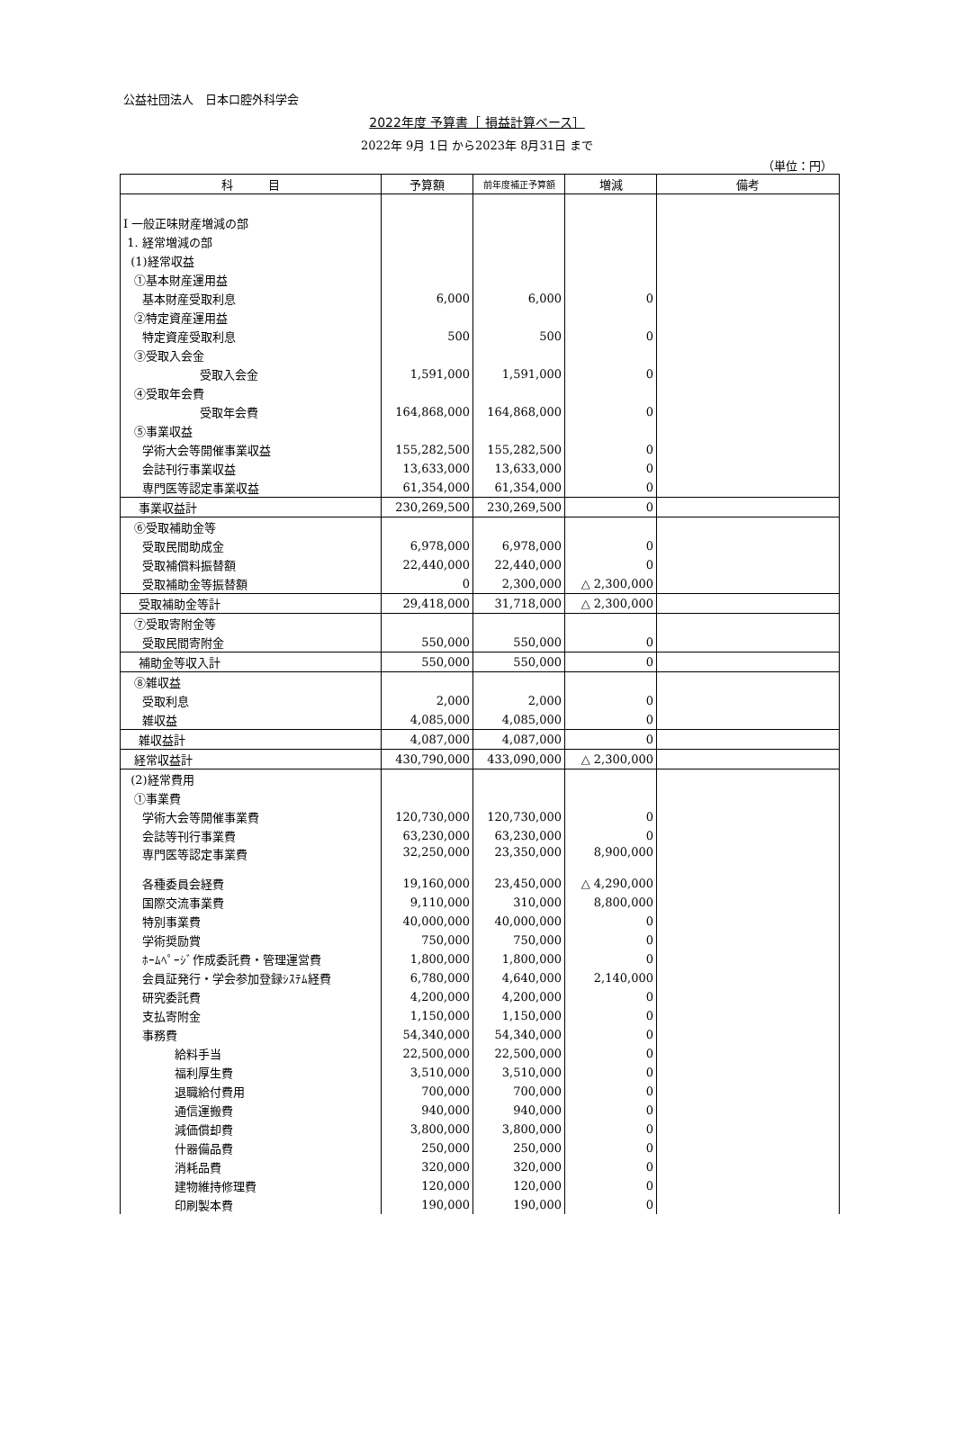公益社団法人　日本口腔外科学会
2022年度 予算書［ 損益計算ベース］
2022年 9月 1日 から2023年 8月31日 まで
（単位：円）
| 科 目 | 予算額 | 前年度補正予算額 | 増減 | 備考 |
| --- | --- | --- | --- | --- |
| Ⅰ 一般正味財産増減の部 | | | | |
| 1. 経常増減の部 | | | | |
| (1)経常収益 | | | | |
| ①基本財産運用益 | | | | |
| 基本財産受取利息 | 6,000 | 6,000 | 0 | |
| ②特定資産運用益 | | | | |
| 特定資産受取利息 | 500 | 500 | 0 | |
| ③受取入会金 | | | | |
| 受取入会金 | 1,591,000 | 1,591,000 | 0 | |
| ④受取年会費 | | | | |
| 受取年会費 | 164,868,000 | 164,868,000 | 0 | |
| ⑤事業収益 | | | | |
| 学術大会等開催事業収益 | 155,282,500 | 155,282,500 | 0 | |
| 会誌刊行事業収益 | 13,633,000 | 13,633,000 | 0 | |
| 専門医等認定事業収益 | 61,354,000 | 61,354,000 | 0 | |
| 事業収益計 | 230,269,500 | 230,269,500 | 0 | |
| ⑥受取補助金等 | | | | |
| 受取民間助成金 | 6,978,000 | 6,978,000 | 0 | |
| 受取補償料振替額 | 22,440,000 | 22,440,000 | 0 | |
| 受取補助金等振替額 | 0 | 2,300,000 | △ 2,300,000 | |
| 受取補助金等計 | 29,418,000 | 31,718,000 | △ 2,300,000 | |
| ⑦受取寄附金等 | | | | |
| 受取民間寄附金 | 550,000 | 550,000 | 0 | |
| 補助金等収入計 | 550,000 | 550,000 | 0 | |
| ⑧雑収益 | | | | |
| 受取利息 | 2,000 | 2,000 | 0 | |
| 雑収益 | 4,085,000 | 4,085,000 | 0 | |
| 雑収益計 | 4,087,000 | 4,087,000 | 0 | |
| 経常収益計 | 430,790,000 | 433,090,000 | △ 2,300,000 | |
| (2)経常費用 | | | | |
| ①事業費 | | | | |
| 学術大会等開催事業費 | 120,730,000 | 120,730,000 | 0 | |
| 会誌等刊行事業費 | 63,230,000 | 63,230,000 | 0 | |
| 専門医等認定事業費 | 32,250,000 | 23,350,000 | 8,900,000 | |
| 各種委員会経費 | 19,160,000 | 23,450,000 | △ 4,290,000 | |
| 国際交流事業費 | 9,110,000 | 310,000 | 8,800,000 | |
| 特別事業費 | 40,000,000 | 40,000,000 | 0 | |
| 学術奨励賞 | 750,000 | 750,000 | 0 | |
| ﾎｰﾑﾍﾟｰｼﾞ作成委託費・管理運営費 | 1,800,000 | 1,800,000 | 0 | |
| 会員証発行・学会参加登録ｼｽﾃﾑ経費 | 6,780,000 | 4,640,000 | 2,140,000 | |
| 研究委託費 | 4,200,000 | 4,200,000 | 0 | |
| 支払寄附金 | 1,150,000 | 1,150,000 | 0 | |
| 事務費 | 54,340,000 | 54,340,000 | 0 | |
| 給料手当 | 22,500,000 | 22,500,000 | 0 | |
| 福利厚生費 | 3,510,000 | 3,510,000 | 0 | |
| 退職給付費用 | 700,000 | 700,000 | 0 | |
| 通信運搬費 | 940,000 | 940,000 | 0 | |
| 減価償却費 | 3,800,000 | 3,800,000 | 0 | |
| 什器備品費 | 250,000 | 250,000 | 0 | |
| 消耗品費 | 320,000 | 320,000 | 0 | |
| 建物維持修理費 | 120,000 | 120,000 | 0 | |
| 印刷製本費 | 190,000 | 190,000 | 0 | |